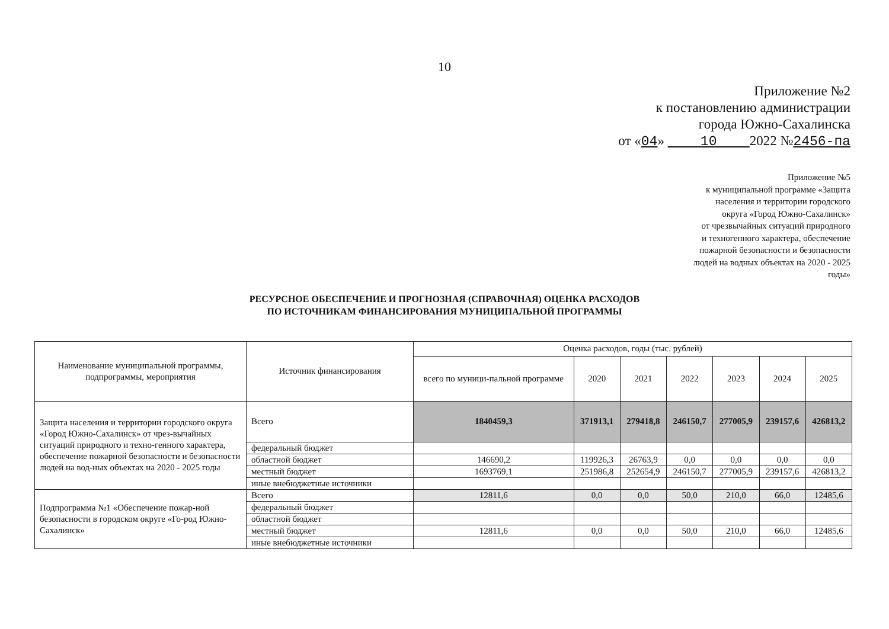10
Приложение №2
к постановлению администрации
города Южно-Сахалинска
от «04» 10 2022 №2456-па
Приложение №5
к муниципальной программе «Защита
населения и территории городского
округа «Город Южно-Сахалинск»
от чрезвычайных ситуаций природного
и техногенного характера, обеспечение
пожарной безопасности и безопасности
людей на водных объектах на 2020 - 2025
годы»
РЕСУРСНОЕ ОБЕСПЕЧЕНИЕ И ПРОГНОЗНАЯ (СПРАВОЧНАЯ) ОЦЕНКА РАСХОДОВ
ПО ИСТОЧНИКАМ ФИНАНСИРОВАНИЯ МУНИЦИПАЛЬНОЙ ПРОГРАММЫ
| Наименование муниципальной программы, подпрограммы, мероприятия | Источник финансирования | Оценка расходов, годы (тыс. рублей) | | | | | | |
| --- | --- | --- | --- | --- | --- | --- | --- | --- |
| | | всего по муници-пальной программе | 2020 | 2021 | 2022 | 2023 | 2024 | 2025 |
| Защита населения и территории городского округа «Город Южно-Сахалинск» от чрез-вычайных ситуаций природного и техно-генного характера, обеспечение пожарной безопасности и безопасности людей на вод-ных объектах на 2020 - 2025 годы | Всего | 1840459,3 | 371913,1 | 279418,8 | 246150,7 | 277005,9 | 239157,6 | 426813,2 |
| | федеральный бюджет | | | | | | | |
| | областной бюджет | 146690,2 | 119926,3 | 26763,9 | 0,0 | 0,0 | 0,0 | 0,0 |
| | местный бюджет | 1693769,1 | 251986,8 | 252654,9 | 246150,7 | 277005,9 | 239157,6 | 426813,2 |
| | иные внебюджетные источники | | | | | | | |
| Подпрограмма №1 «Обеспечение пожар-ной безопасности в городском округе «Го-род Южно-Сахалинск» | Всего | 12811,6 | 0,0 | 0,0 | 50,0 | 210,0 | 66,0 | 12485,6 |
| | федеральный бюджет | | | | | | | |
| | областной бюджет | | | | | | | |
| | местный бюджет | 12811,6 | 0,0 | 0,0 | 50,0 | 210,0 | 66,0 | 12485,6 |
| | иные внебюджетные источники | | | | | | | |